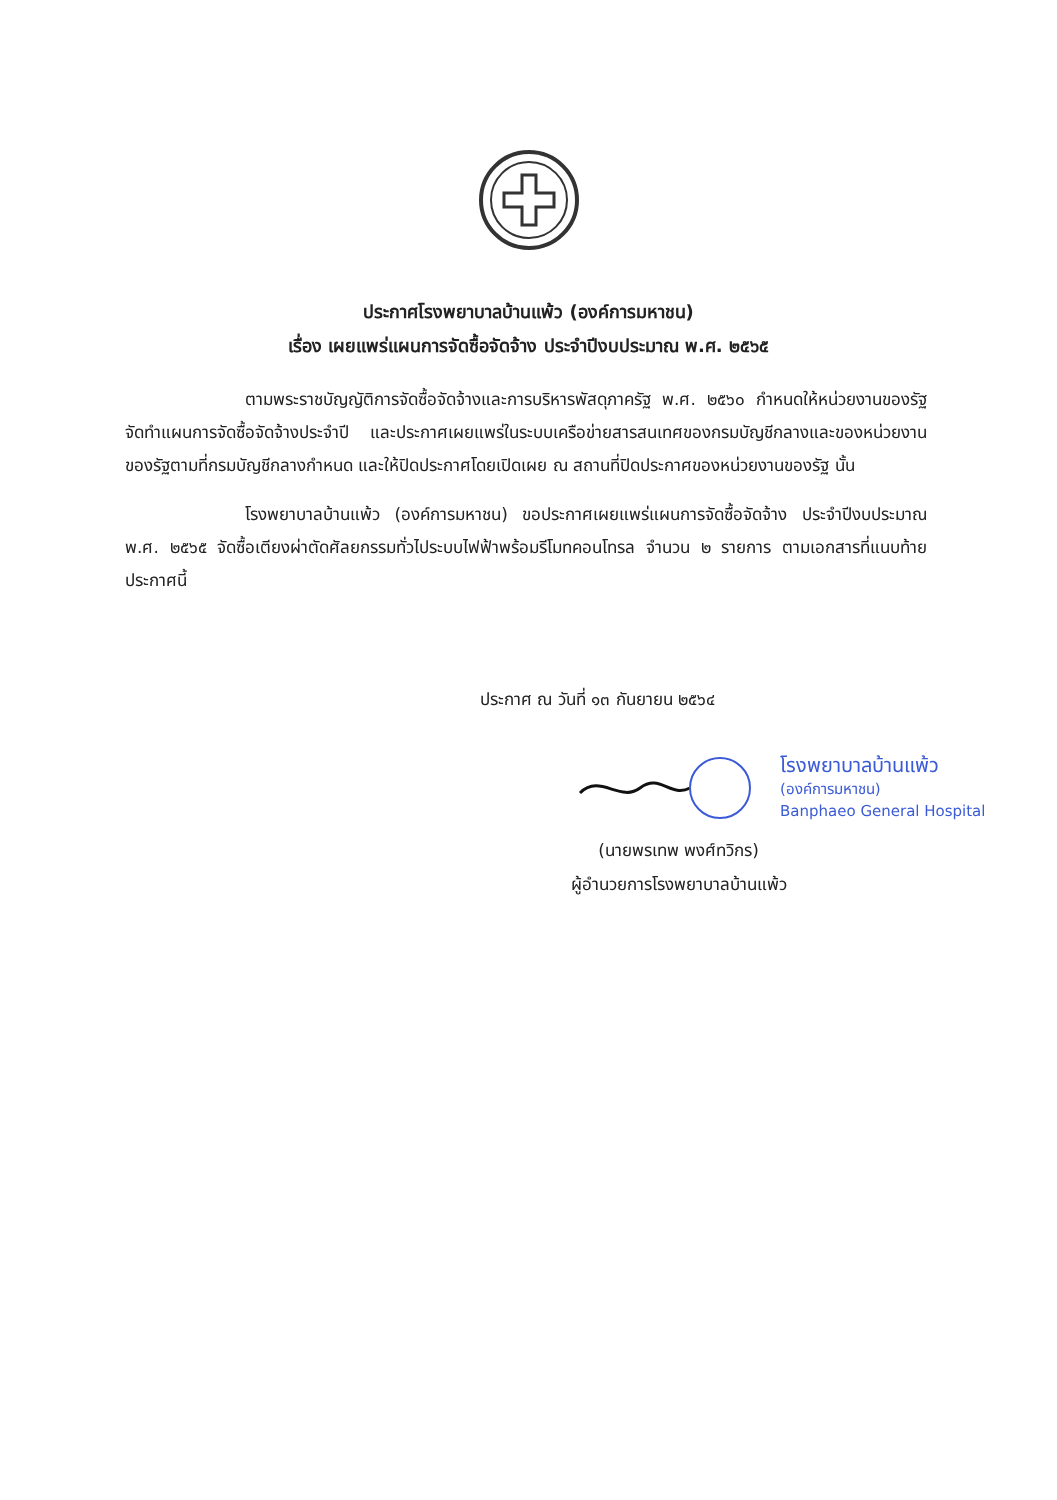ประกาศโรงพยาบาลบ้านแพ้ว (องค์การมหาชน)
เรื่อง เผยแพร่แผนการจัดซื้อจัดจ้าง ประจำปีงบประมาณ พ.ศ. ๒๕๖๕
ตามพระราชบัญญัติการจัดซื้อจัดจ้างและการบริหารพัสดุภาครัฐ พ.ศ. ๒๕๖๐ กำหนดให้หน่วยงานของรัฐจัดทำแผนการจัดซื้อจัดจ้างประจำปี และประกาศเผยแพร่ในระบบเครือข่ายสารสนเทศของกรมบัญชีกลางและของหน่วยงานของรัฐตามที่กรมบัญชีกลางกำหนด และให้ปิดประกาศโดยเปิดเผย ณ สถานที่ปิดประกาศของหน่วยงานของรัฐ นั้น
โรงพยาบาลบ้านแพ้ว (องค์การมหาชน) ขอประกาศเผยแพร่แผนการจัดซื้อจัดจ้าง ประจำปีงบประมาณ พ.ศ. ๒๕๖๕ จัดซื้อเตียงผ่าตัดศัลยกรรมทั่วไประบบไฟฟ้าพร้อมรีโมทคอนโทรล จำนวน ๒ รายการ ตามเอกสารที่แนบท้ายประกาศนี้
ประกาศ ณ วันที่ ๑๓ กันยายน ๒๕๖๔
โรงพยาบาลบ้านแพ้ว
(องค์การมหาชน)
Banphaeo General Hospital
(นายพรเทพ พงศ์ทวิกร)
ผู้อำนวยการโรงพยาบาลบ้านแพ้ว